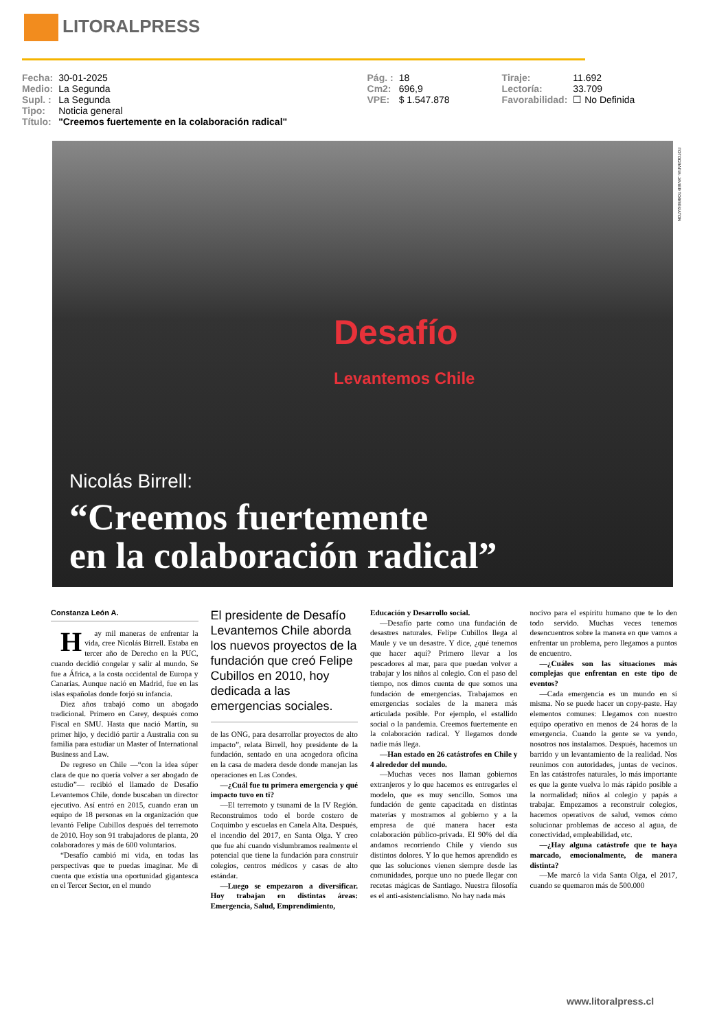LITORALPRESS
| Fecha: | 30-01-2025 | | Pág. : | 18 | | Tiraje: | 11.692 |
| Medio: | La Segunda | | Cm2: | 696,9 | | Lectoría: | 33.709 |
| Supl. : | La Segunda | | VPE: | $ 1.547.878 | | Favorabilidad: | ☐ No Definida |
| Tipo: | Noticia general | | | | | | |
| Título: | "Creemos fuertemente en la colaboración radical" | | | | | | |
Desafío
Levantemos Chile
Nicolás Birrell:
“Creemos fuertemente
en la colaboración radical”
FOTOGRAFIA: JAVIER TORRES/ATON
Constanza León A.
Hay mil maneras de enfrentar la vida, cree Nicolás Birrell. Estaba en tercer año de Derecho en la PUC, cuando decidió congelar y salir al mundo. Se fue a África, a la costa occidental de Europa y Canarias. Aunque nació en Madrid, fue en las islas españolas donde forjó su infancia.
Diez años trabajó como un abogado tradicional. Primero en Carey, después como Fiscal en SMU. Hasta que nació Martín, su primer hijo, y decidió partir a Australia con su familia para estudiar un Master of International Business and Law.
De regreso en Chile —“con la idea súper clara de que no quería volver a ser abogado de estudio”— recibió el llamado de Desafío Levantemos Chile, donde buscaban un director ejecutivo. Así entró en 2015, cuando eran un equipo de 18 personas en la organización que levantó Felipe Cubillos después del terremoto de 2010. Hoy son 91 trabajadores de planta, 20 colaboradores y más de 600 voluntarios.
“Desafío cambió mi vida, en todas las perspectivas que te puedas imaginar. Me di cuenta que existía una oportunidad gigantesca en el Tercer Sector, en el mundo
El presidente de Desafío Levantemos Chile aborda los nuevos proyectos de la fundación que creó Felipe Cubillos en 2010, hoy dedicada a las emergencias sociales.
de las ONG, para desarrollar proyectos de alto impacto”, relata Birrell, hoy presidente de la fundación, sentado en una acogedora oficina en la casa de madera desde donde manejan las operaciones en Las Condes.
—¿Cuál fue tu primera emergencia y qué impacto tuvo en ti?
—El terremoto y tsunami de la IV Región. Reconstruimos todo el borde costero de Coquimbo y escuelas en Canela Alta. Después, el incendio del 2017, en Santa Olga. Y creo que fue ahí cuando vislumbramos realmente el potencial que tiene la fundación para construir colegios, centros médicos y casas de alto estándar.
—Luego se empezaron a diversificar. Hoy trabajan en distintas áreas: Emergencia, Salud, Emprendimiento,
Educación y Desarrollo social.
—Desafío parte como una fundación de desastres naturales. Felipe Cubillos llega al Maule y ve un desastre. Y dice, ¿qué tenemos que hacer aquí? Primero llevar a los pescadores al mar, para que puedan volver a trabajar y los niños al colegio. Con el paso del tiempo, nos dimos cuenta de que somos una fundación de emergencias. Trabajamos en emergencias sociales de la manera más articulada posible. Por ejemplo, el estallido social o la pandemia. Creemos fuertemente en la colaboración radical. Y llegamos donde nadie más llega.
—Han estado en 26 catástrofes en Chile y 4 alrededor del mundo.
—Muchas veces nos llaman gobiernos extranjeros y lo que hacemos es entregarles el modelo, que es muy sencillo. Somos una fundación de gente capacitada en distintas materias y mostramos al gobierno y a la empresa de qué manera hacer esta colaboración público-privada. El 90% del día andamos recorriendo Chile y viendo sus distintos dolores. Y lo que hemos aprendido es que las soluciones vienen siempre desde las comunidades, porque uno no puede llegar con recetas mágicas de Santiago. Nuestra filosofía es el anti-asistencialismo. No hay nada más
nocivo para el espíritu humano que te lo den todo servido. Muchas veces tenemos desencuentros sobre la manera en que vamos a enfrentar un problema, pero llegamos a puntos de encuentro.
—¿Cuáles son las situaciones más complejas que enfrentan en este tipo de eventos?
—Cada emergencia es un mundo en sí misma. No se puede hacer un copy-paste. Hay elementos comunes: Llegamos con nuestro equipo operativo en menos de 24 horas de la emergencia. Cuando la gente se va yendo, nosotros nos instalamos. Después, hacemos un barrido y un levantamiento de la realidad. Nos reunimos con autoridades, juntas de vecinos. En las catástrofes naturales, lo más importante es que la gente vuelva lo más rápido posible a la normalidad; niños al colegio y papás a trabajar. Empezamos a reconstruir colegios, hacemos operativos de salud, vemos cómo solucionar problemas de acceso al agua, de conectividad, empleabilidad, etc.
—¿Hay alguna catástrofe que te haya marcado, emocionalmente, de manera distinta?
—Me marcó la vida Santa Olga, el 2017, cuando se quemaron más de 500.000
www.litoralpress.cl